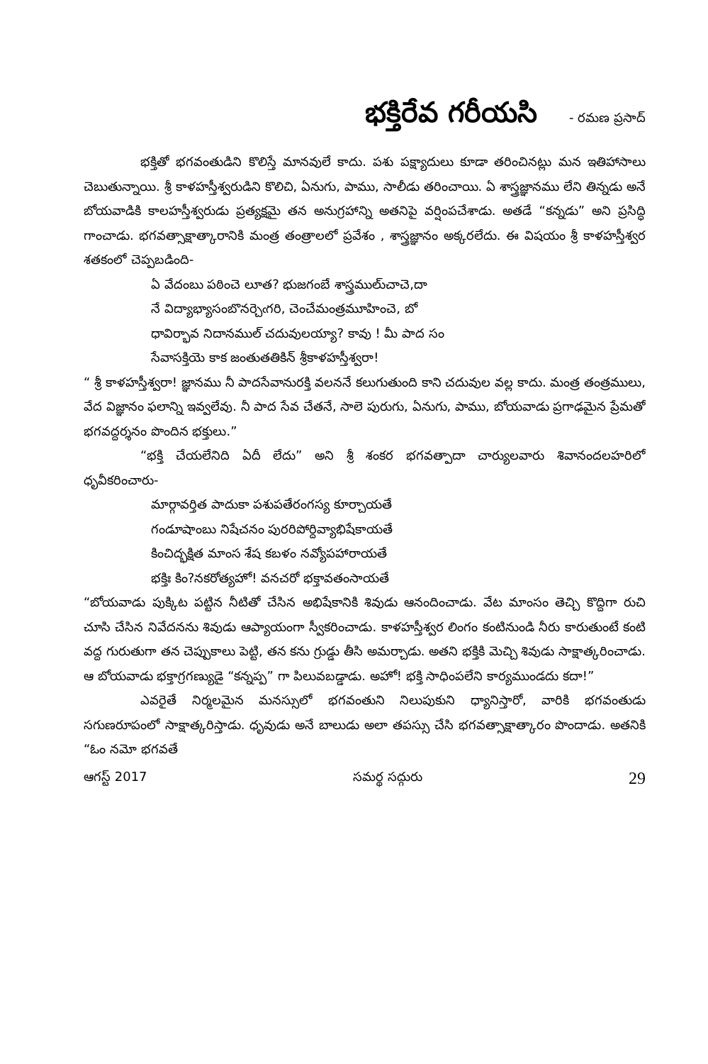భక్తిరేవ గరీయసి - రమణ ప్రసాద్
భక్తితో భగవంతుడిని కొలిస్తే మానవులే కాదు. పశు పక్ష్యాదులు కూడా తరించినట్లు మన ఇతిహాసాలు చెబుతున్నాయి. శ్రీ కాళహస్తీశ్వరుడిని కొలిచి, ఏనుగు, పాము, సాలీడు తరించాయి. ఏ శాస్త్రజ్ఞానము లేని తిన్నడు అనే బోయవాడికి కాలహస్తీశ్వరుడు ప్రత్యక్షమై తన అనుగ్రహాన్ని అతనిపై వర్షింపచేశాడు. అతడే “కన్నడు” అని ప్రసిద్ధి గాంచాడు. భగవత్సాక్షాత్కారానికి మంత్ర తంత్రాలలో ప్రవేశం , శాస్త్రజ్ఞానం అక్కరలేదు. ఈ విషయం శ్రీ కాళహస్తీశ్వర శతకంలో చెప్పబడింది-
ఏ వేదంబు పఠించె లూత? భుజగంబే శాస్త్రములు్చాచె,దా
నే విద్యాభ్యాసంబొనర్చెఁగరి, చెంచేమంత్రమూహించె, బో
ధావిర్భావ నిదానముల్ చదువులయ్యా? కావు ! మీ పాద సం
సేవాసక్తియె కాక జంతుతతికిన్ శ్రీకాళహస్తీశ్వరా!
“ శ్రీ కాళహస్తీశ్వరా! జ్ఞానము నీ పాదసేవానురక్తి వలననే కలుగుతుంది కాని చదువుల వల్ల కాదు. మంత్ర తంత్రములు, వేద విజ్ఞానం ఫలాన్ని ఇవ్వలేవు. నీ పాద సేవ చేతనే, సాలె పురుగు, ఏనుగు, పాము, బోయవాడు ప్రగాఢమైన ప్రేమతో భగవద్దర్శనం పొందిన భక్తులు.”
“భక్తి చేయలేనిది ఏదీ లేదు” అని శ్రీ శంకర భగవత్పాదా చార్యులవారు శివానందలహరిలో ధృవీకరించారు-
మార్గావర్తిత పాదుకా పశుపతేరంగస్య కూర్చాయతే
గండూషాంబు నిషేచనం పురరిపోర్దివ్యాభిషేకాయతే
కించిద్భక్షిత మాంస శేష కబళం నవ్యోపహారాయతే
భక్తిః కిం?నకరోత్యహో! వనచరో భక్తావతంసాయతే
“బోయవాడు పుక్కిట పట్టిన నీటితో చేసిన అభిషేకానికి శివుడు ఆనందించాడు. వేట మాంసం తెచ్చి కొద్దిగా రుచి చూసి చేసిన నివేదనను శివుడు ఆప్యాయంగా స్వీకరించాడు. కాళహస్తీశ్వర లింగం కంటినుండి నీరు కారుతుంటే కంటి వద్ద గురుతుగా తన చెప్పుకాలు పెట్టి, తన కను గ్రుడ్డు తీసి అమర్చాడు. అతని భక్తికి మెచ్చి శివుడు సాక్షాత్కరించాడు. ఆ బోయవాడు భక్తాగ్రగణ్యుడై “కన్నప్ప” గా పిలువబడ్డాడు. అహో! భక్తి సాధింపలేని కార్యముండదు కదా!”
ఎవరైతే నిర్మలమైన మనస్సులో భగవంతుని నిలుపుకుని ధ్యానిస్తారో, వారికి భగవంతుడు సగుణరూపంలో సాక్షాత్కరిస్తాడు. ధృవుడు అనే బాలుడు అలా తపస్సు చేసి భగవత్సాక్షాత్కారం పొందాడు. అతనికి “ఓం నమో భగవతే
ఆగస్ట్ 2017 సమర్థ సద్గురు 29